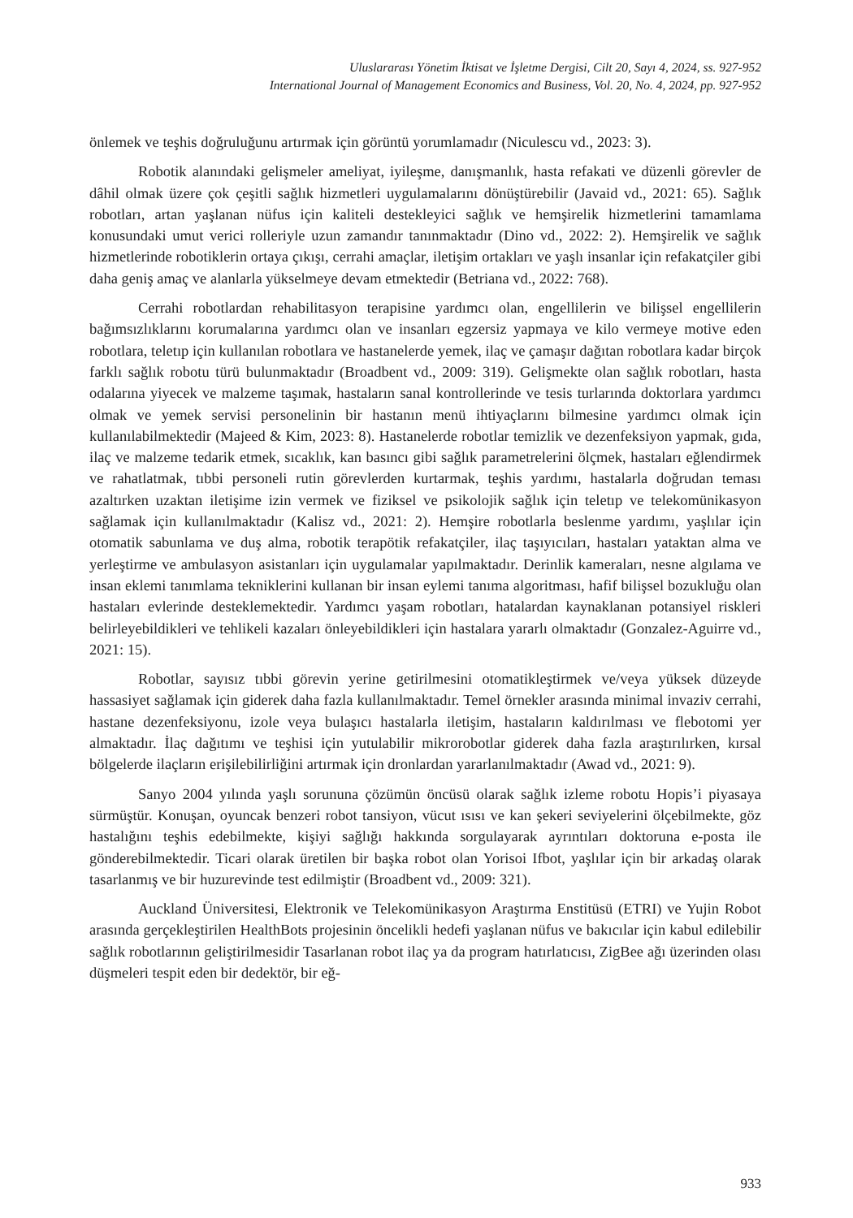Uluslararası Yönetim İktisat ve İşletme Dergisi, Cilt 20, Sayı 4, 2024, ss. 927-952
International Journal of Management Economics and Business, Vol. 20, No. 4, 2024, pp. 927-952
önlemek ve teşhis doğruluğunu artırmak için görüntü yorumlamadır (Niculescu vd., 2023: 3).
Robotik alanındaki gelişmeler ameliyat, iyileşme, danışmanlık, hasta refakati ve düzenli görevler de dâhil olmak üzere çok çeşitli sağlık hizmetleri uygulamalarını dönüştürebilir (Javaid vd., 2021: 65). Sağlık robotları, artan yaşlanan nüfus için kaliteli destekleyici sağlık ve hemşirelik hizmetlerini tamamlama konusundaki umut verici rolleriyle uzun zamandır tanınmaktadır (Dino vd., 2022: 2). Hemşirelik ve sağlık hizmetlerinde robotiklerin ortaya çıkışı, cerrahi amaçlar, iletişim ortakları ve yaşlı insanlar için refakatçiler gibi daha geniş amaç ve alanlarla yükselmeye devam etmektedir (Betriana vd., 2022: 768).
Cerrahi robotlardan rehabilitasyon terapisine yardımcı olan, engellilerin ve bilişsel engellilerin bağımsızlıklarını korumalarına yardımcı olan ve insanları egzersiz yapmaya ve kilo vermeye motive eden robotlara, teletıp için kullanılan robotlara ve hastanelerde yemek, ilaç ve çamaşır dağıtan robotlara kadar birçok farklı sağlık robotu türü bulunmaktadır (Broadbent vd., 2009: 319). Gelişmekte olan sağlık robotları, hasta odalarına yiyecek ve malzeme taşımak, hastaların sanal kontrollerinde ve tesis turlarında doktorlara yardımcı olmak ve yemek servisi personelinin bir hastanın menü ihtiyaçlarını bilmesine yardımcı olmak için kullanılabilmektedir (Majeed & Kim, 2023: 8). Hastanelerde robotlar temizlik ve dezenfeksiyon yapmak, gıda, ilaç ve malzeme tedarik etmek, sıcaklık, kan basıncı gibi sağlık parametrelerini ölçmek, hastaları eğlendirmek ve rahatlatmak, tıbbi personeli rutin görevlerden kurtarmak, teşhis yardımı, hastalarla doğrudan teması azaltırken uzaktan iletişime izin vermek ve fiziksel ve psikolojik sağlık için teletıp ve telekomünikasyon sağlamak için kullanılmaktadır (Kalisz vd., 2021: 2). Hemşire robotlarla beslenme yardımı, yaşlılar için otomatik sabunlama ve duş alma, robotik terapötik refakatçiler, ilaç taşıyıcıları, hastaları yataktan alma ve yerleştirme ve ambulasyon asistanları için uygulamalar yapılmaktadır. Derinlik kameraları, nesne algılama ve insan eklemi tanımlama tekniklerini kullanan bir insan eylemi tanıma algoritması, hafif bilişsel bozukluğu olan hastaları evlerinde desteklemektedir. Yardımcı yaşam robotları, hatalardan kaynaklanan potansiyel riskleri belirleyebildikleri ve tehlikeli kazaları önleyebildikleri için hastalara yararlı olmaktadır (Gonzalez-Aguirre vd., 2021: 15).
Robotlar, sayısız tıbbi görevin yerine getirilmesini otomatikleştirmek ve/veya yüksek düzeyde hassasiyet sağlamak için giderek daha fazla kullanılmaktadır. Temel örnekler arasında minimal invaziv cerrahi, hastane dezenfeksiyonu, izole veya bulaşıcı hastalarla iletişim, hastaların kaldırılması ve flebotomi yer almaktadır. İlaç dağıtımı ve teşhisi için yutulabilir mikrorobotlar giderek daha fazla araştırılırken, kırsal bölgelerde ilaçların erişilebilirliğini artırmak için dronlardan yararlanılmaktadır (Awad vd., 2021: 9).
Sanyo 2004 yılında yaşlı sorununa çözümün öncüsü olarak sağlık izleme robotu Hopis’i piyasaya sürmüştür. Konuşan, oyuncak benzeri robot tansiyon, vücut ısısı ve kan şekeri seviyelerini ölçebilmekte, göz hastalığını teşhis edebilmekte, kişiyi sağlığı hakkında sorgulayarak ayrıntıları doktoruna e-posta ile gönderebilmektedir. Ticari olarak üretilen bir başka robot olan Yorisoi Ifbot, yaşlılar için bir arkadaş olarak tasarlanmış ve bir huzurevinde test edilmiştir (Broadbent vd., 2009: 321).
Auckland Üniversitesi, Elektronik ve Telekomünikasyon Araştırma Enstitüsü (ETRI) ve Yujin Robot arasında gerçekleştirilen HealthBots projesinin öncelikli hedefi yaşlanan nüfus ve bakıcılar için kabul edilebilir sağlık robotlarının geliştirilmesidir Tasarlanan robot ilaç ya da program hatırlatıcısı, ZigBee ağı üzerinden olası düşmeleri tespit eden bir dedektör, bir eğ-
933